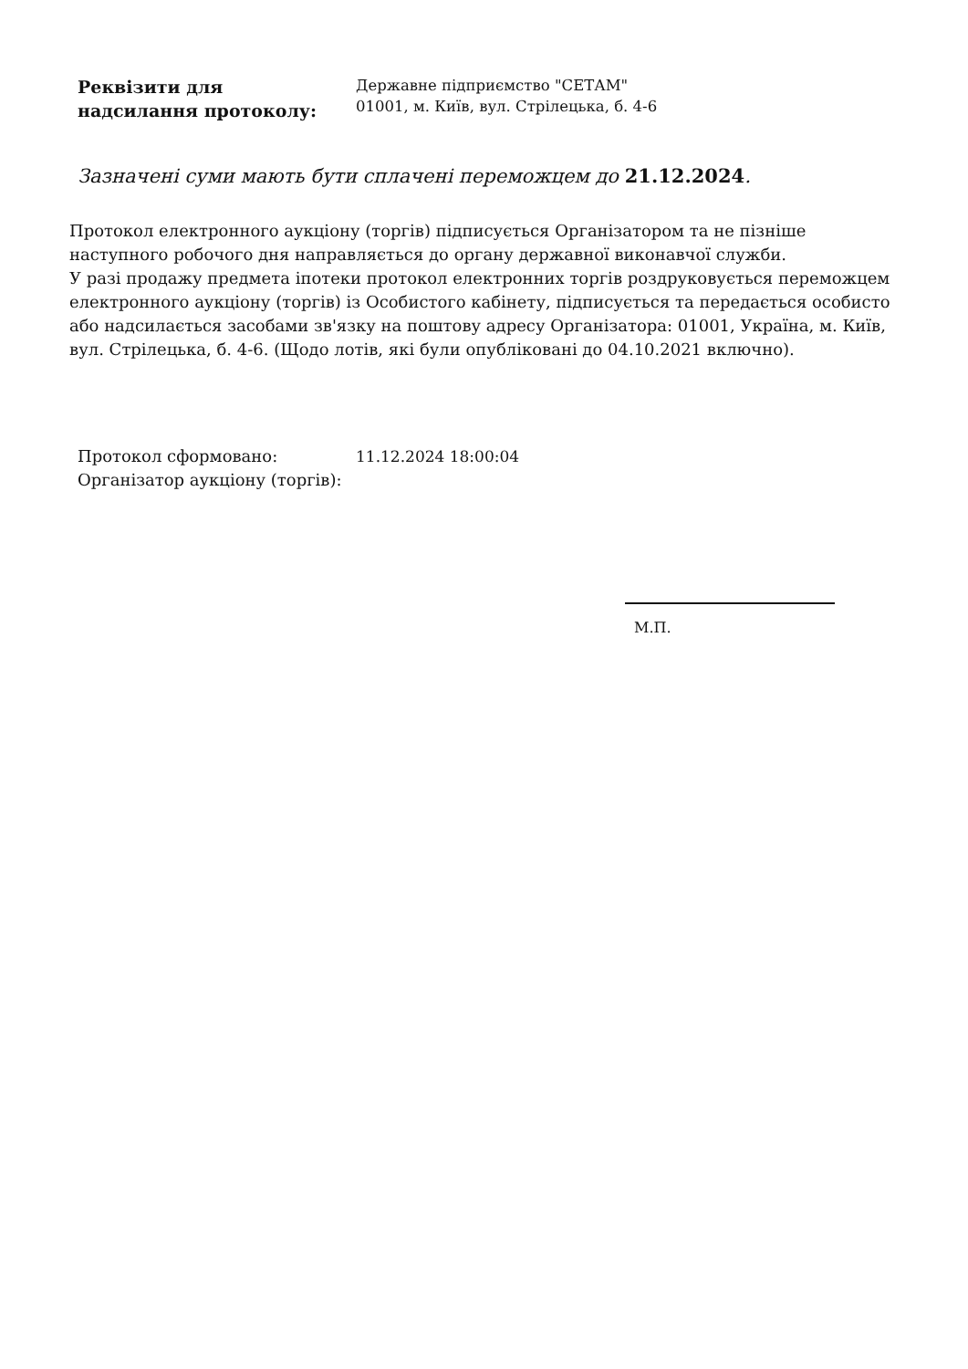Реквізити для
надсилання протоколу:
Державне підприємство "СЕТАМ"
01001, м. Київ, вул. Стрілецька, б. 4-6
Зазначені суми мають бути сплачені переможцем до 21.12.2024.
Протокол електронного аукціону (торгів) підписується Організатором та не пізніше наступного робочого дня направляється до органу державної виконавчої служби.
У разі продажу предмета іпотеки протокол електронних торгів роздруковується переможцем електронного аукціону (торгів) із Особистого кабінету, підписується та передається особисто або надсилається засобами зв'язку на поштову адресу Організатора: 01001, Україна, м. Київ, вул. Стрілецька, б. 4-6. (Щодо лотів, які були опубліковані до 04.10.2021 включно).
Протокол сформовано:
Організатор аукціону (торгів):
11.12.2024 18:00:04
М.П.